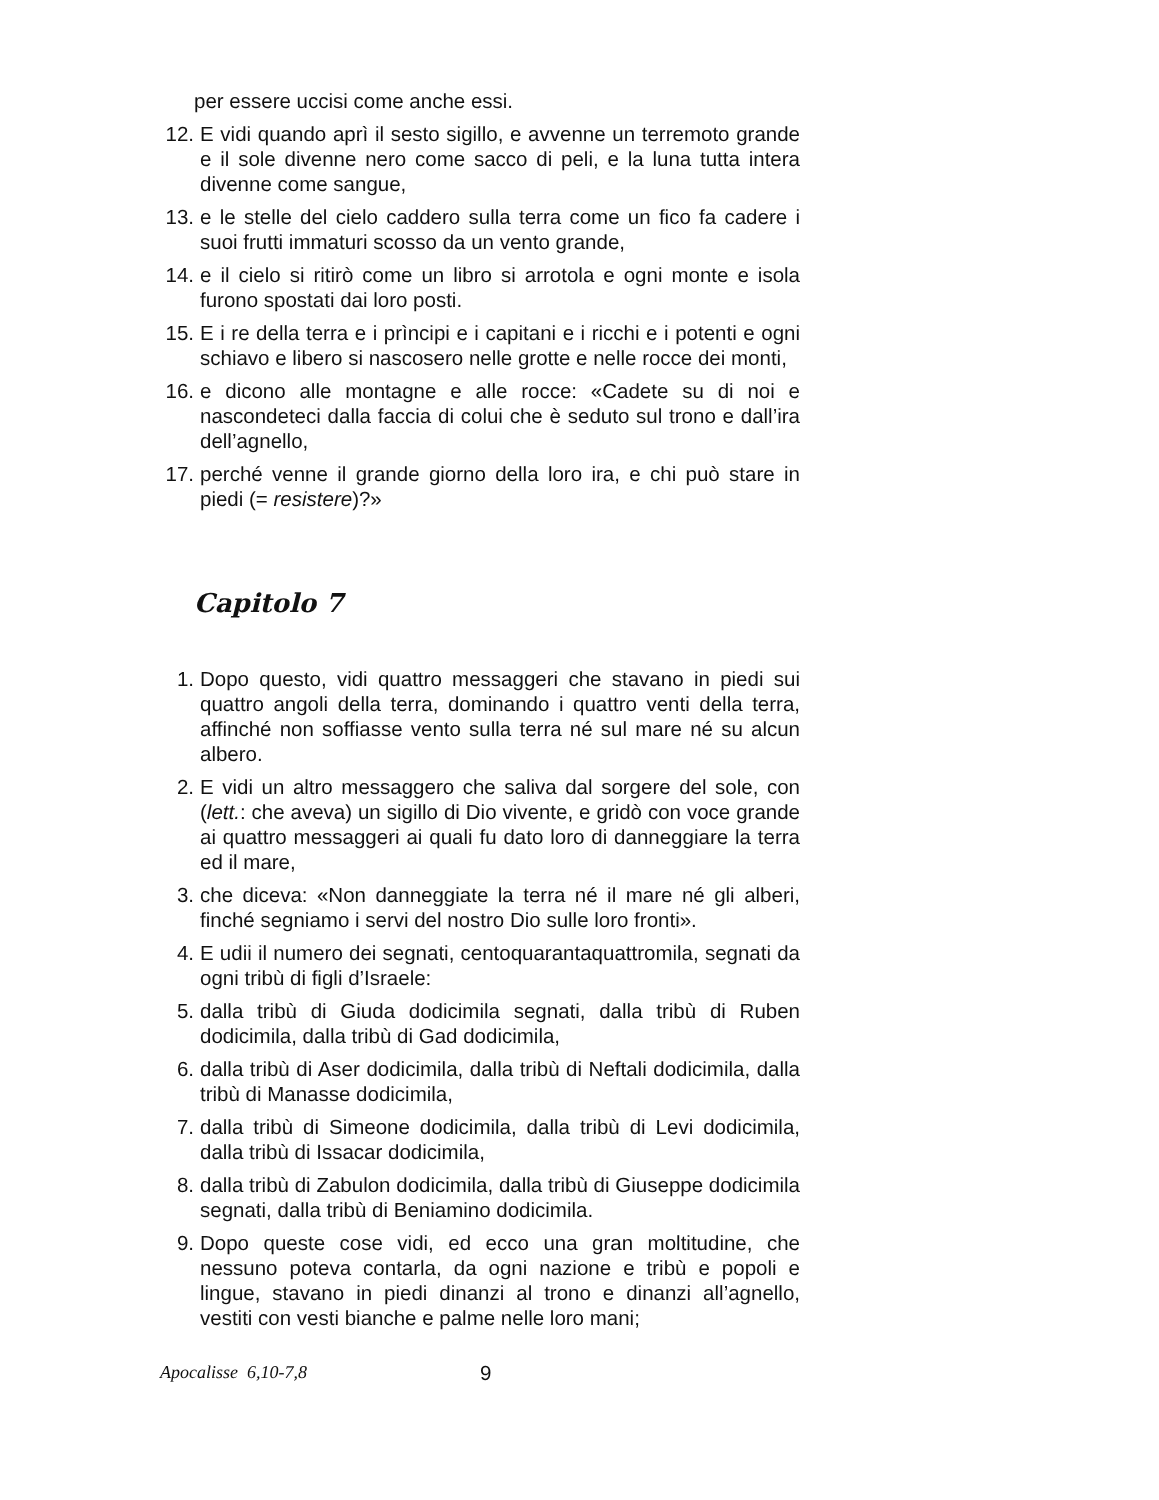per essere uccisi come anche essi.
12. E vidi quando aprì il sesto sigillo, e avvenne un terremoto grande e il sole divenne nero come sacco di peli, e la luna tutta intera divenne come sangue,
13. e le stelle del cielo caddero sulla terra come un fico fa cadere i suoi frutti immaturi scosso da un vento grande,
14. e il cielo si ritirò come un libro si arrotola e ogni monte e isola furono spostati dai loro posti.
15. E i re della terra e i prìncipi e i capitani e i ricchi e i potenti e ogni schiavo e libero si nascosero nelle grotte e nelle rocce dei monti,
16. e dicono alle montagne e alle rocce: «Cadete su di noi e nascondeteci dalla faccia di colui che è seduto sul trono e dall’ira dell’agnello,
17. perché venne il grande giorno della loro ira, e chi può stare in piedi (= resistere)?»
Capitolo 7
1. Dopo questo, vidi quattro messaggeri che stavano in piedi sui quattro angoli della terra, dominando i quattro venti della terra, affinché non soffiasse vento sulla terra né sul mare né su alcun albero.
2. E vidi un altro messaggero che saliva dal sorgere del sole, con (lett.: che aveva) un sigillo di Dio vivente, e gridò con voce grande ai quattro messaggeri ai quali fu dato loro di danneggiare la terra ed il mare,
3. che diceva: «Non danneggiate la terra né il mare né gli alberi, finché segniamo i servi del nostro Dio sulle loro fronti».
4. E udii il numero dei segnati, centoquarantaquattromila, segnati da ogni tribù di figli d’Israele:
5. dalla tribù di Giuda dodicimila segnati, dalla tribù di Ruben dodicimila, dalla tribù di Gad dodicimila,
6. dalla tribù di Aser dodicimila, dalla tribù di Neftali dodicimila, dalla tribù di Manasse dodicimila,
7. dalla tribù di Simeone dodicimila, dalla tribù di Levi dodicimila, dalla tribù di Issacar dodicimila,
8. dalla tribù di Zabulon dodicimila, dalla tribù di Giuseppe dodicimila segnati, dalla tribù di Beniamino dodicimila.
9. Dopo queste cose vidi, ed ecco una gran moltitudine, che nessuno poteva contarla, da ogni nazione e tribù e popoli e lingue, stavano in piedi dinanzi al trono e dinanzi all’agnello, vestiti con vesti bianche e palme nelle loro mani;
Apocalisse 6,10-7,8 9